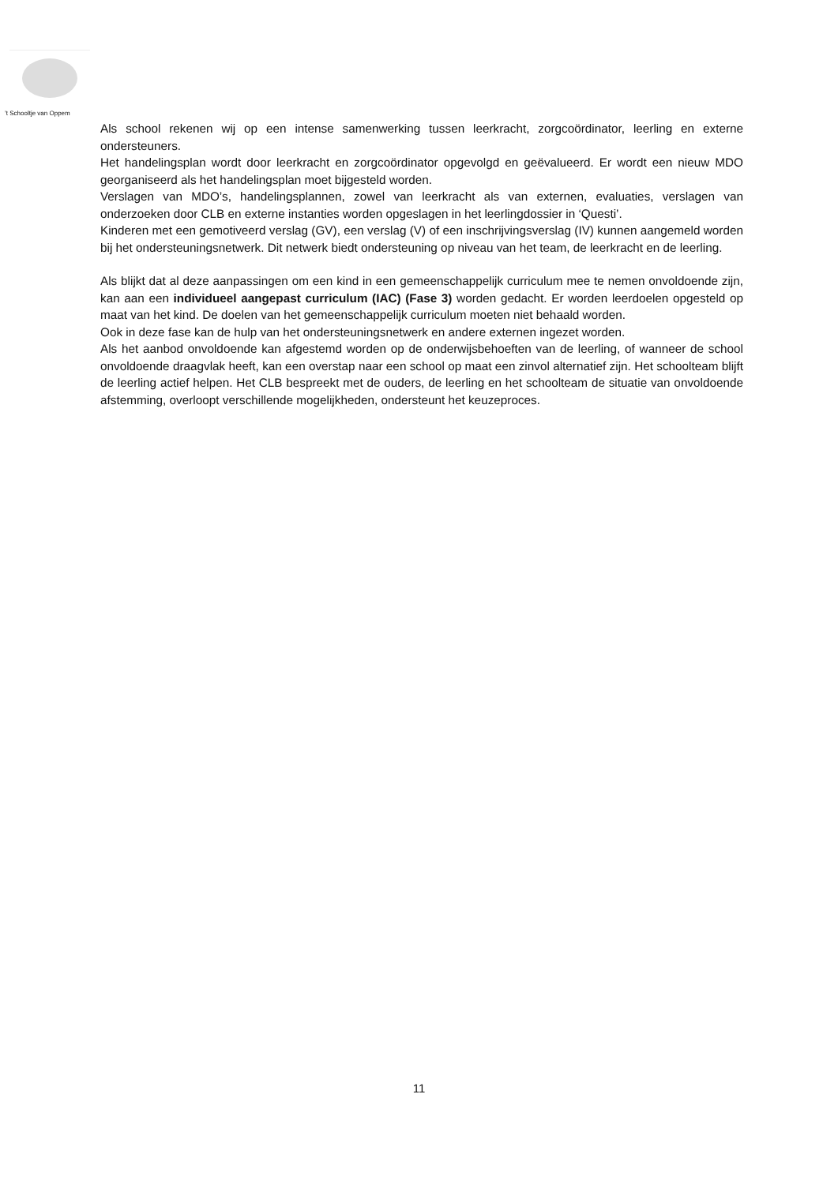’t Schooltje van Oppem
Als school rekenen wij op een intense samenwerking tussen leerkracht, zorgcoördinator, leerling en externe ondersteuners.
Het handelingsplan wordt door leerkracht en zorgcoördinator opgevolgd en geëvalueerd. Er wordt een nieuw MDO georganiseerd als het handelingsplan moet bijgesteld worden.
Verslagen van MDO’s, handelingsplannen, zowel van leerkracht als van externen, evaluaties, verslagen van onderzoeken door CLB en externe instanties worden opgeslagen in het leerlingdossier in ‘Questi’.
Kinderen met een gemotiveerd verslag (GV), een verslag (V) of een inschrijvingsverslag (IV) kunnen aangemeld worden bij het ondersteuningsnetwerk. Dit netwerk biedt ondersteuning op niveau van het team, de leerkracht en de leerling.
Als blijkt dat al deze aanpassingen om een kind in een gemeenschappelijk curriculum mee te nemen onvoldoende zijn, kan aan een individueel aangepast curriculum (IAC) (Fase 3) worden gedacht. Er worden leerdoelen opgesteld op maat van het kind. De doelen van het gemeenschappelijk curriculum moeten niet behaald worden.
Ook in deze fase kan de hulp van het ondersteuningsnetwerk en andere externen ingezet worden.
Als het aanbod onvoldoende kan afgestemd worden op de onderwijsbehoeften van de leerling, of wanneer de school onvoldoende draagvlak heeft, kan een overstap naar een school op maat een zinvol alternatief zijn. Het schoolteam blijft de leerling actief helpen. Het CLB bespreekt met de ouders, de leerling en het schoolteam de situatie van onvoldoende afstemming, overloopt verschillende mogelijkheden, ondersteunt het keuzeproces.
11